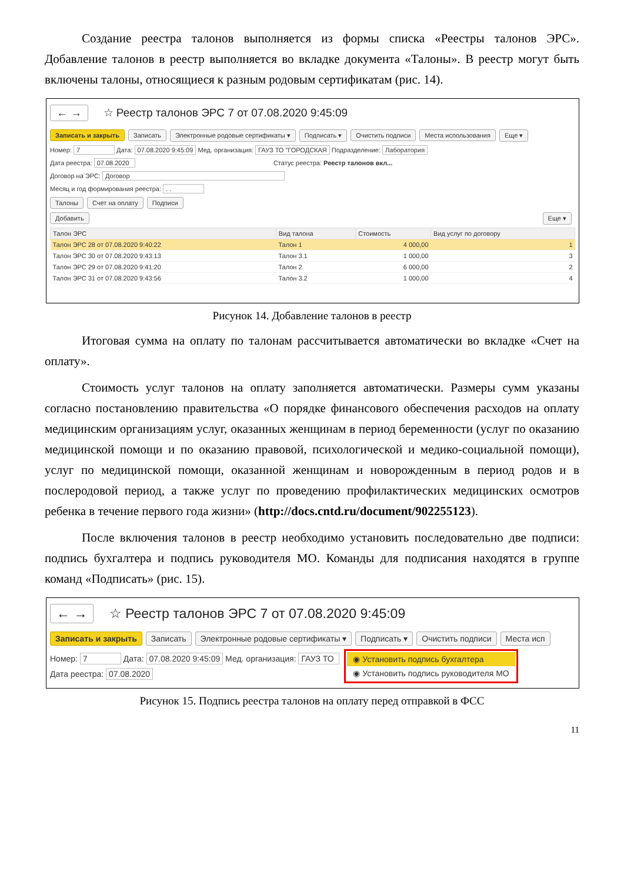Создание реестра талонов выполняется из формы списка «Реестры талонов ЭРС». Добавление талонов в реестр выполняется во вкладке документа «Талоны». В реестр могут быть включены талоны, относящиеся к разным родовым сертификатам (рис. 14).
← → ☆ Реестр талонов ЭРС 7 от 07.08.2020 9:45:09
Записать и закрыть Записать Электронные родовые сертификаты ▾ Подписать ▾ Очистить подписи Места использования Еще ▾
Номер: 7 Дата: 07.08.2020 9:45:09 Мед. организация: ГАУЗ ТО "ГОРОДСКАЯ Подразделение: Лаборатория
Дата реестра: 07.08.2020 Статус реестра: Реестр талонов вкл...
Договор на ЭРС: Договор
Месяц и год формирования реестра: . .
Талоны Счет на оплату Подписи
Добавить Еще ▾
| Талон ЭРС | Вид талона | Стоимость | Вид услуг по договору |
| --- | --- | --- | --- |
| Талон ЭРС 28 от 07.08.2020 9:40:22 | Талон 1 | 4 000,00 | 1 |
| Талон ЭРС 30 от 07.08.2020 9:43:13 | Талон 3.1 | 1 000,00 | 3 |
| Талон ЭРС 29 от 07.08.2020 9:41:20 | Талон 2 | 6 000,00 | 2 |
| Талон ЭРС 31 от 07.08.2020 9:43:56 | Талон 3.2 | 1 000,00 | 4 |
Рисунок 14. Добавление талонов в реестр
Итоговая сумма на оплату по талонам рассчитывается автоматически во вкладке «Счет на оплату».
Стоимость услуг талонов на оплату заполняется автоматически. Размеры сумм указаны согласно постановлению правительства «О порядке финансового обеспечения расходов на оплату медицинским организациям услуг, оказанных женщинам в период беременности (услуг по оказанию медицинской помощи и по оказанию правовой, психологической и медико-социальной помощи), услуг по медицинской помощи, оказанной женщинам и новорожденным в период родов и в послеродовой период, а также услуг по проведению профилактических медицинских осмотров ребенка в течение первого года жизни» (http://docs.cntd.ru/document/902255123).
После включения талонов в реестр необходимо установить последовательно две подписи: подпись бухгалтера и подпись руководителя МО. Команды для подписания находятся в группе команд «Подписать» (рис. 15).
← → ☆ Реестр талонов ЭРС 7 от 07.08.2020 9:45:09
Записать и закрыть Записать Электронные родовые сертификаты ▾ Подписать ▾ Очистить подписи Места исп
Номер: 7 Дата: 07.08.2020 9:45:09 Мед. организация: ГАУЗ ТО
Дата реестра: 07.08.2020
◉ Установить подпись бухгалтера
◉ Установить подпись руководителя МО
Рисунок 15. Подпись реестра талонов на оплату перед отправкой в ФСС
11